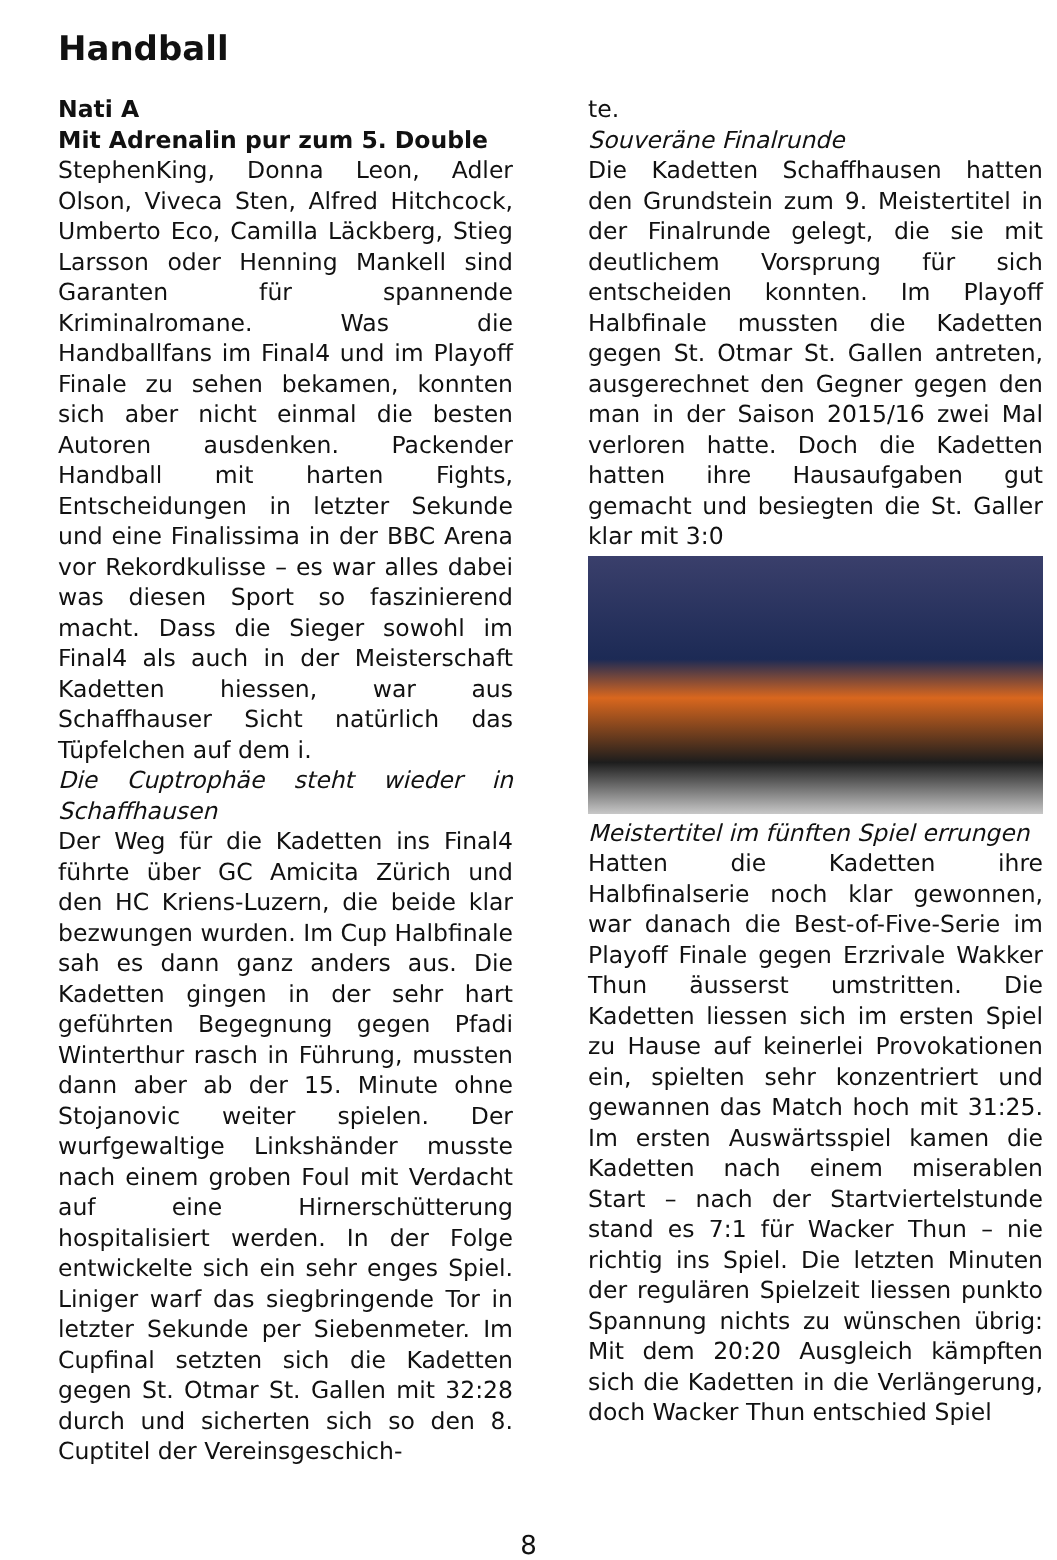Handball
Nati A
Mit Adrenalin pur zum 5. Double
StephenKing, Donna Leon, Adler Olson, Viveca Sten, Alfred Hitchcock, Umberto Eco, Camilla Läckberg, Stieg Larsson oder Henning Mankell sind Garanten für spannende Kriminalromane. Was die Handballfans im Final4 und im Playoff Finale zu sehen bekamen, konnten sich aber nicht einmal die besten Autoren ausdenken. Packender Handball mit harten Fights, Entscheidungen in letzter Sekunde und eine Finalissima in der BBC Arena vor Rekordkulisse – es war alles dabei was diesen Sport so faszinierend macht. Dass die Sieger sowohl im Final4 als auch in der Meisterschaft Kadetten hiessen, war aus Schaffhauser Sicht natürlich das Tüpfelchen auf dem i.
Die Cuptrophäe steht wieder in Schaffhausen
Der Weg für die Kadetten ins Final4 führte über GC Amicita Zürich und den HC Kriens-Luzern, die beide klar bezwungen wurden. Im Cup Halbfinale sah es dann ganz anders aus. Die Kadetten gingen in der sehr hart geführten Begegnung gegen Pfadi Winterthur rasch in Führung, mussten dann aber ab der 15. Minute ohne Stojanovic weiter spielen. Der wurfgewaltige Linkshänder musste nach einem groben Foul mit Verdacht auf eine Hirnerschütterung hospitalisiert werden. In der Folge entwickelte sich ein sehr enges Spiel. Liniger warf das siegbringende Tor in letzter Sekunde per Siebenmeter. Im Cupfinal setzten sich die Kadetten gegen St. Otmar St. Gallen mit 32:28 durch und sicherten sich so den 8. Cuptitel der Vereinsgeschich-
te.
Souveräne Finalrunde
Die Kadetten Schaffhausen hatten den Grundstein zum 9. Meistertitel in der Finalrunde gelegt, die sie mit deutlichem Vorsprung für sich entscheiden konnten. Im Playoff Halbfinale mussten die Kadetten gegen St. Otmar St. Gallen antreten, ausgerechnet den Gegner gegen den man in der Saison 2015/16 zwei Mal verloren hatte. Doch die Kadetten hatten ihre Hausaufgaben gut gemacht und besiegten die St. Galler klar mit 3:0
Meistertitel im fünften Spiel errungen
Hatten die Kadetten ihre Halbfinalserie noch klar gewonnen, war danach die Best-of-Five-Serie im Playoff Finale gegen Erzrivale Wakker Thun äusserst umstritten. Die Kadetten liessen sich im ersten Spiel zu Hause auf keinerlei Provokationen ein, spielten sehr konzentriert und gewannen das Match hoch mit 31:25. Im ersten Auswärtsspiel kamen die Kadetten nach einem miserablen Start – nach der Startviertelstunde stand es 7:1 für Wacker Thun – nie richtig ins Spiel. Die letzten Minuten der regulären Spielzeit liessen punkto Spannung nichts zu wünschen übrig: Mit dem 20:20 Ausgleich kämpften sich die Kadetten in die Verlängerung, doch Wacker Thun entschied Spiel
8